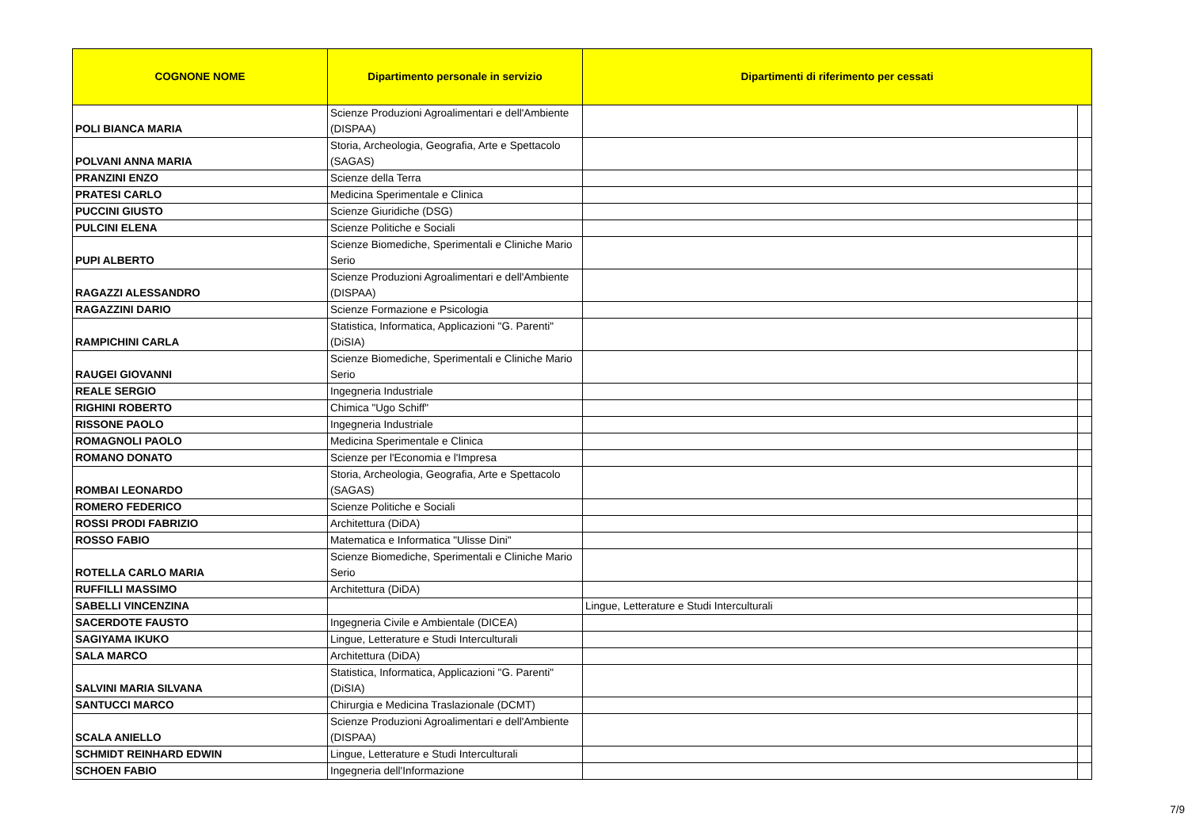| COGNONE NOME | Dipartimento personale in servizio | Dipartimenti di riferimento per cessati | |
| --- | --- | --- | --- |
| POLI BIANCA MARIA | Scienze Produzioni Agroalimentari e dell'Ambiente (DISPAA) | | |
| POLVANI ANNA MARIA | Storia, Archeologia, Geografia, Arte e Spettacolo (SAGAS) | | |
| PRANZINI ENZO | Scienze della Terra | | |
| PRATESI CARLO | Medicina Sperimentale e Clinica | | |
| PUCCINI GIUSTO | Scienze Giuridiche (DSG) | | |
| PULCINI ELENA | Scienze Politiche e Sociali | | |
| PUPI ALBERTO | Scienze Biomediche, Sperimentali e Cliniche Mario Serio | | |
| RAGAZZI ALESSANDRO | Scienze Produzioni Agroalimentari e dell'Ambiente (DISPAA) | | |
| RAGAZZINI DARIO | Scienze Formazione e Psicologia | | |
| RAMPICHINI CARLA | Statistica, Informatica, Applicazioni "G. Parenti" (DiSIA) | | |
| RAUGEI GIOVANNI | Scienze Biomediche, Sperimentali e Cliniche Mario Serio | | |
| REALE SERGIO | Ingegneria Industriale | | |
| RIGHINI ROBERTO | Chimica "Ugo Schiff" | | |
| RISSONE PAOLO | Ingegneria Industriale | | |
| ROMAGNOLI PAOLO | Medicina Sperimentale e Clinica | | |
| ROMANO DONATO | Scienze per l'Economia e l'Impresa | | |
| ROMBAI LEONARDO | Storia, Archeologia, Geografia, Arte e Spettacolo (SAGAS) | | |
| ROMERO FEDERICO | Scienze Politiche e Sociali | | |
| ROSSI PRODI FABRIZIO | Architettura (DiDA) | | |
| ROSSO FABIO | Matematica e Informatica "Ulisse Dini" | | |
| ROTELLA CARLO MARIA | Scienze Biomediche, Sperimentali e Cliniche Mario Serio | | |
| RUFFILLI MASSIMO | Architettura (DiDA) | | |
| SABELLI VINCENZINA | | Lingue, Letterature e Studi Interculturali | |
| SACERDOTE FAUSTO | Ingegneria Civile e Ambientale (DICEA) | | |
| SAGIYAMA IKUKO | Lingue, Letterature e Studi Interculturali | | |
| SALA MARCO | Architettura (DiDA) | | |
| SALVINI MARIA SILVANA | Statistica, Informatica, Applicazioni "G. Parenti" (DiSIA) | | |
| SANTUCCI MARCO | Chirurgia e Medicina Traslazionale (DCMT) | | |
| SCALA ANIELLO | Scienze Produzioni Agroalimentari e dell'Ambiente (DISPAA) | | |
| SCHMIDT REINHARD EDWIN | Lingue, Letterature e Studi Interculturali | | |
| SCHOEN FABIO | Ingegneria dell'Informazione | | |
7/9